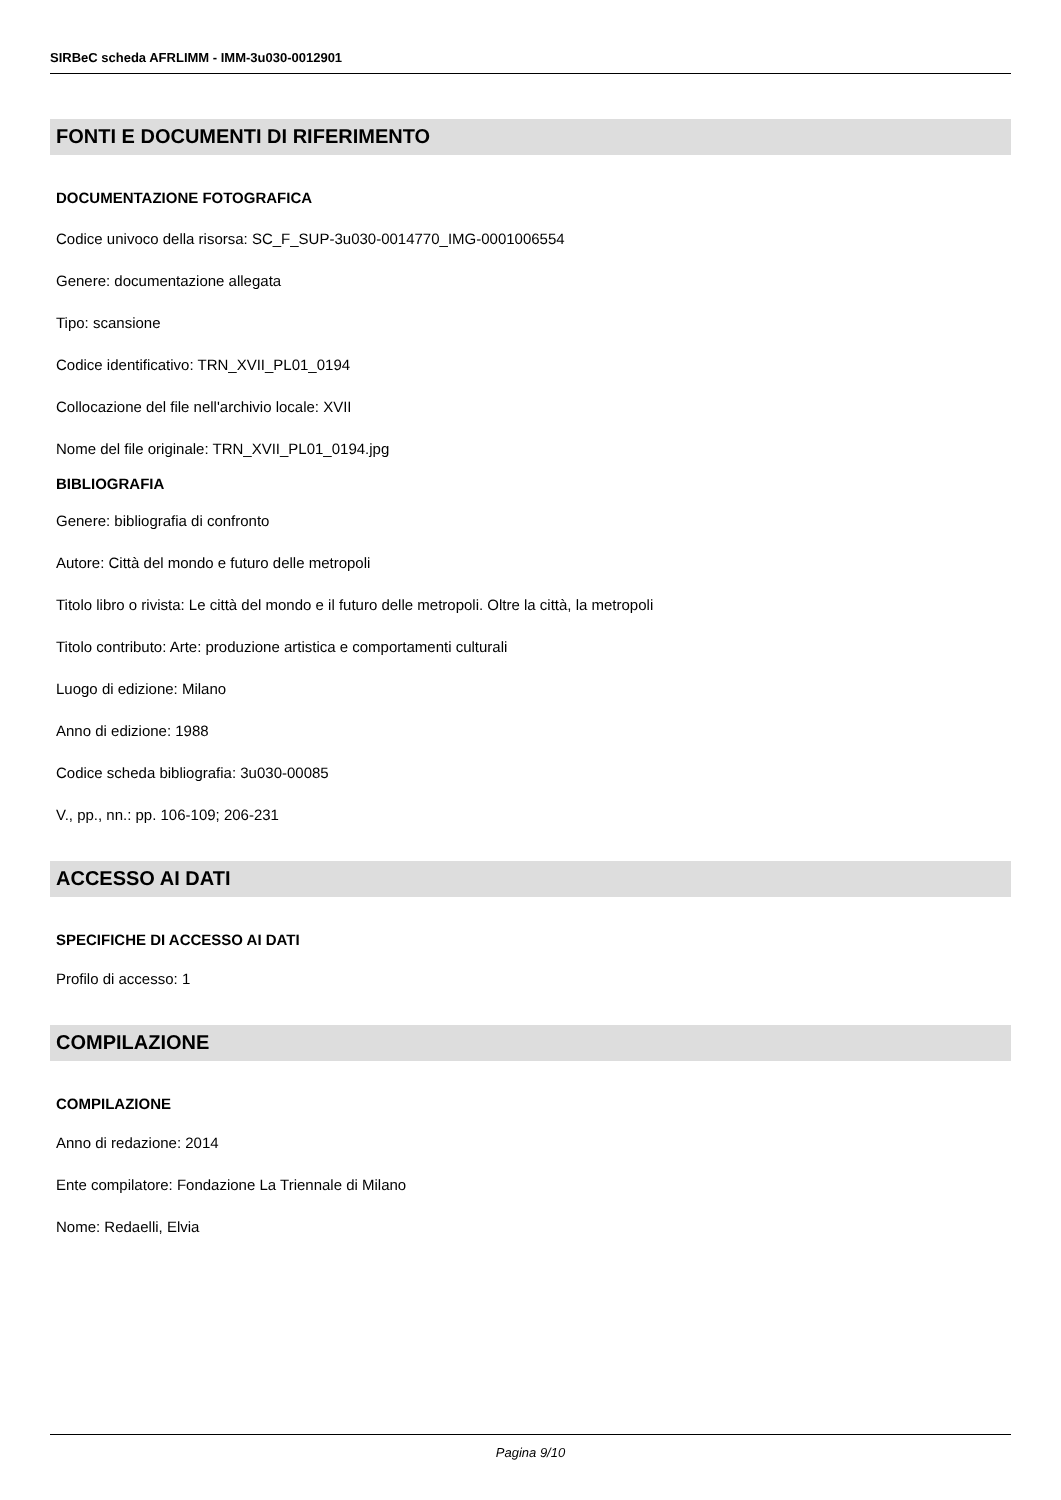SIRBeC scheda AFRLIMM - IMM-3u030-0012901
FONTI E DOCUMENTI DI RIFERIMENTO
DOCUMENTAZIONE FOTOGRAFICA
Codice univoco della risorsa: SC_F_SUP-3u030-0014770_IMG-0001006554
Genere: documentazione allegata
Tipo: scansione
Codice identificativo: TRN_XVII_PL01_0194
Collocazione del file nell'archivio locale: XVII
Nome del file originale: TRN_XVII_PL01_0194.jpg
BIBLIOGRAFIA
Genere: bibliografia di confronto
Autore: Città del mondo e futuro delle metropoli
Titolo libro o rivista: Le città del mondo e il futuro delle metropoli. Oltre la città, la metropoli
Titolo contributo: Arte: produzione artistica e comportamenti culturali
Luogo di edizione: Milano
Anno di edizione: 1988
Codice scheda bibliografia: 3u030-00085
V., pp., nn.: pp. 106-109; 206-231
ACCESSO AI DATI
SPECIFICHE DI ACCESSO AI DATI
Profilo di accesso: 1
COMPILAZIONE
COMPILAZIONE
Anno di redazione: 2014
Ente compilatore: Fondazione La Triennale di Milano
Nome: Redaelli, Elvia
Pagina 9/10